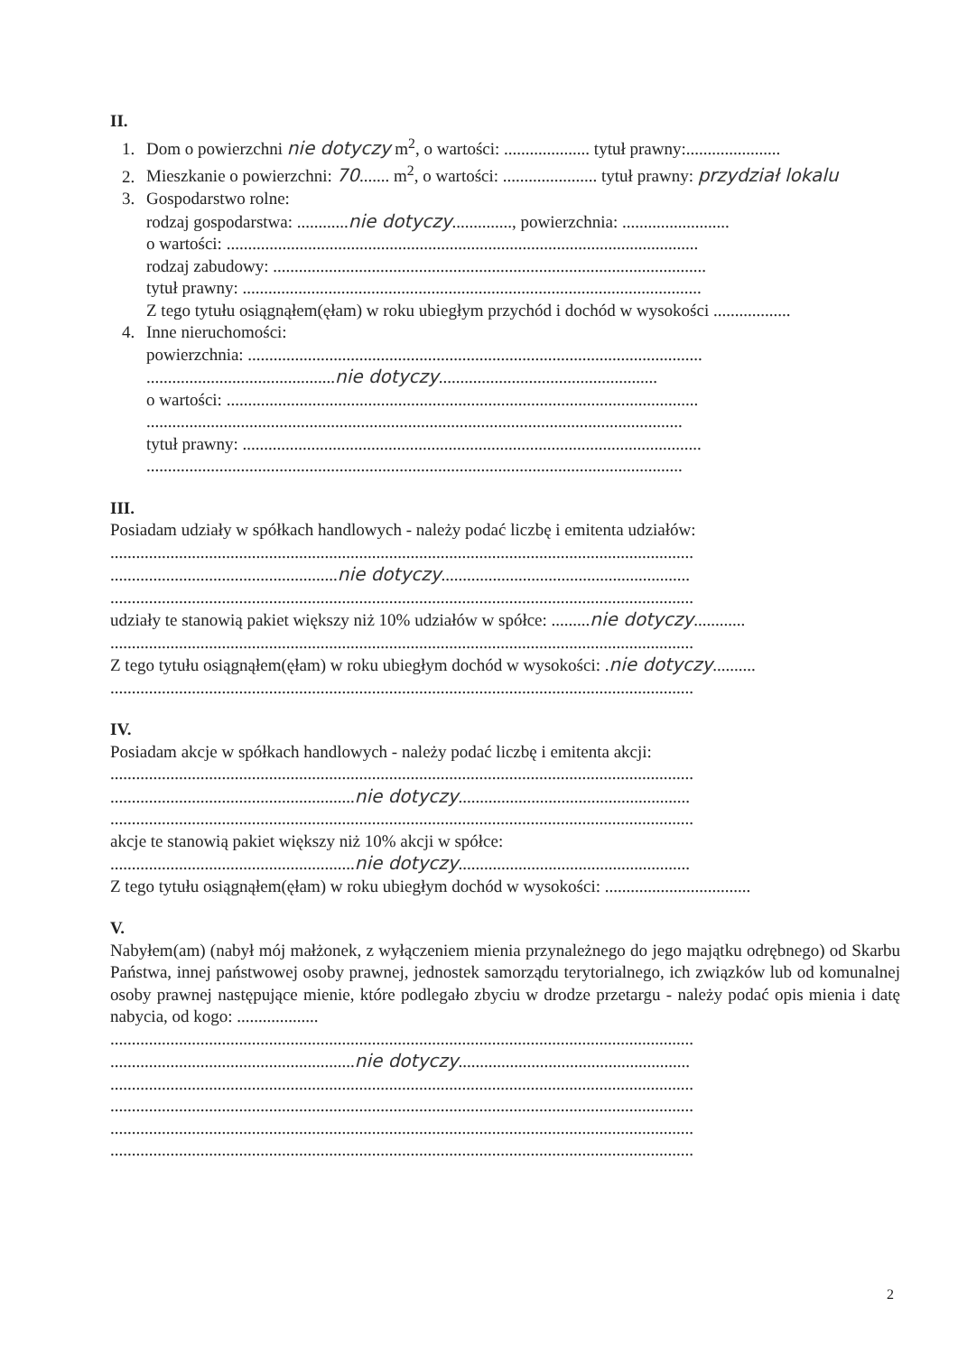II.
1. Dom o powierzchni nie dotyczy m<sup>2</sup>, o wartości: .................... tytuł prawny:......................
2. Mieszkanie o powierzchni: 70....... m<sup>2</sup>, o wartości: ...................... tytuł prawny: przydział lokalu
3. Gospodarstwo rolne:
rodzaj gospodarstwa: ............nie dotyczy.............., powierzchnia: .........................
o wartości: ..............................................................................................................
rodzaj zabudowy: .....................................................................................................
tytuł prawny: ...........................................................................................................
Z tego tytułu osiągnąłem(ęłam) w roku ubiegłym przychód i dochód w wysokości ..................
4. Inne nieruchomości:
powierzchnia: ..........................................................................................................
............................................nie dotyczy...................................................
o wartości: ..............................................................................................................
.............................................................................................................................
tytuł prawny: ...........................................................................................................
.............................................................................................................................
III.
Posiadam udziały w spółkach handlowych - należy podać liczbę i emitenta udziałów:
........................................................................................................................................
.....................................................nie dotyczy..........................................................
........................................................................................................................................
udziały te stanowią pakiet większy niż 10% udziałów w spółce: .........nie dotyczy............
........................................................................................................................................
Z tego tytułu osiągnąłem(ęłam) w roku ubiegłym dochód w wysokości: .nie dotyczy..........
........................................................................................................................................
IV.
Posiadam akcje w spółkach handlowych - należy podać liczbę i emitenta akcji:
........................................................................................................................................
.........................................................nie dotyczy......................................................
........................................................................................................................................
akcje te stanowią pakiet większy niż 10% akcji w spółce:
.........................................................nie dotyczy......................................................
Z tego tytułu osiągnąłem(ęłam) w roku ubiegłym dochód w wysokości: ..................................
V.
Nabyłem(am) (nabył mój małżonek, z wyłączeniem mienia przynależnego do jego majątku odrębnego) od Skarbu Państwa, innej państwowej osoby prawnej, jednostek samorządu terytorialnego, ich związków lub od komunalnej osoby prawnej następujące mienie, które podlegało zbyciu w drodze przetargu - należy podać opis mienia i datę nabycia, od kogo: ...................
........................................................................................................................................
.........................................................nie dotyczy......................................................
........................................................................................................................................
........................................................................................................................................
........................................................................................................................................
........................................................................................................................................
2